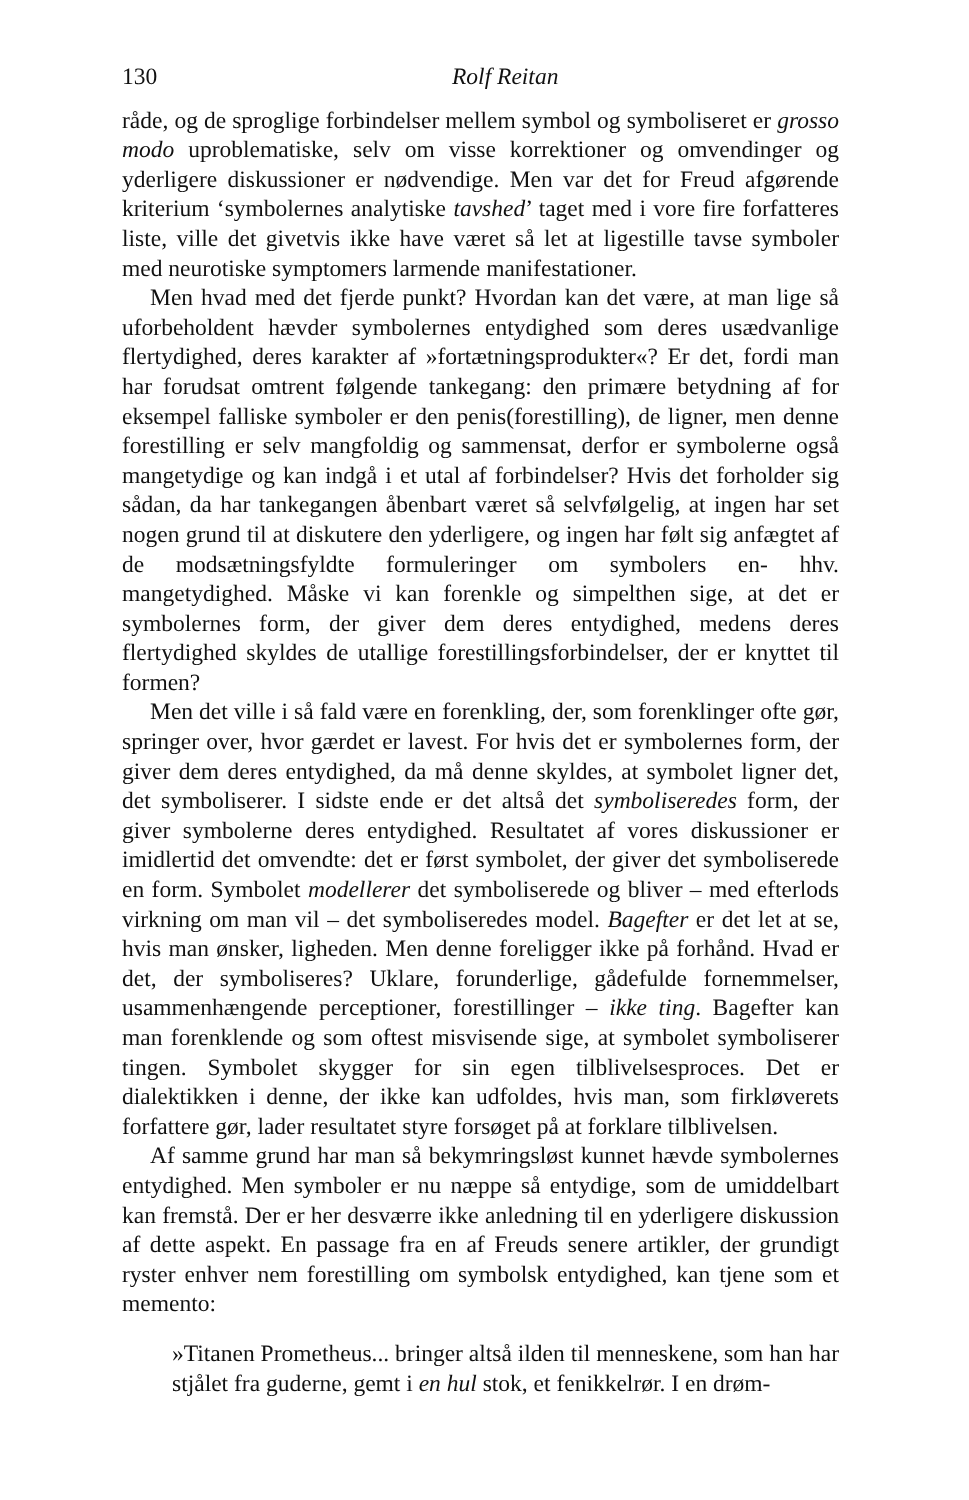130 Rolf Reitan
råde, og de sproglige forbindelser mellem symbol og symboliseret er grosso modo uproblematiske, selv om visse korrektioner og omvendinger og yderligere diskussioner er nødvendige. Men var det for Freud afgørende kriterium ‘symbolernes analytiske tavshed’ taget med i vore fire forfatteres liste, ville det givetvis ikke have været så let at ligestille tavse symboler med neurotiske symptomers larmende manifestationer.
Men hvad med det fjerde punkt? Hvordan kan det være, at man lige så uforbeholdent hævder symbolernes entydighed som deres usædvanlige flertydighed, deres karakter af »fortætningsprodukter«? Er det, fordi man har forudsat omtrent følgende tankegang: den primære betydning af for eksempel falliske symboler er den penis(forestilling), de ligner, men denne forestilling er selv mangfoldig og sammensat, derfor er symbolerne også mangetydige og kan indgå i et utal af forbindelser? Hvis det forholder sig sådan, da har tankegangen åbenbart været så selvfølgelig, at ingen har set nogen grund til at diskutere den yderligere, og ingen har følt sig anfægtet af de modsætningsfyldte formuleringer om symbolers en- hhv. mangetydighed. Måske vi kan forenkle og simpelthen sige, at det er symbolernes form, der giver dem deres entydighed, medens deres flertydighed skyldes de utallige forestillingsforbindelser, der er knyttet til formen?
Men det ville i så fald være en forenkling, der, som forenklinger ofte gør, springer over, hvor gærdet er lavest. For hvis det er symbolernes form, der giver dem deres entydighed, da må denne skyldes, at symbolet ligner det, det symboliserer. I sidste ende er det altså det symboliseredes form, der giver symbolerne deres entydighed. Resultatet af vores diskussioner er imidlertid det omvendte: det er først symbolet, der giver det symboliserede en form. Symbolet modellerer det symboliserede og bliver – med efterlods virkning om man vil – det symboliseredes model. Bagefter er det let at se, hvis man ønsker, ligheden. Men denne foreligger ikke på forhånd. Hvad er det, der symboliseres? Uklare, forunderlige, gådefulde fornemmelser, usammenhængende perceptioner, forestillinger – ikke ting. Bagefter kan man forenklende og som oftest misvisende sige, at symbolet symboliserer tingen. Symbolet skygger for sin egen tilblivelsesproces. Det er dialektikken i denne, der ikke kan udfoldes, hvis man, som firkløverets forfattere gør, lader resultatet styre forsøget på at forklare tilblivelsen.
Af samme grund har man så bekymringsløst kunnet hævde symbolernes entydighed. Men symboler er nu næppe så entydige, som de umiddelbart kan fremstå. Der er her desværre ikke anledning til en yderligere diskussion af dette aspekt. En passage fra en af Freuds senere artikler, der grundigt ryster enhver nem forestilling om symbolsk entydighed, kan tjene som et memento:
»Titanen Prometheus... bringer altså ilden til menneskene, som han har stjålet fra guderne, gemt i en hul stok, et fenikkelrør. I en drøm-